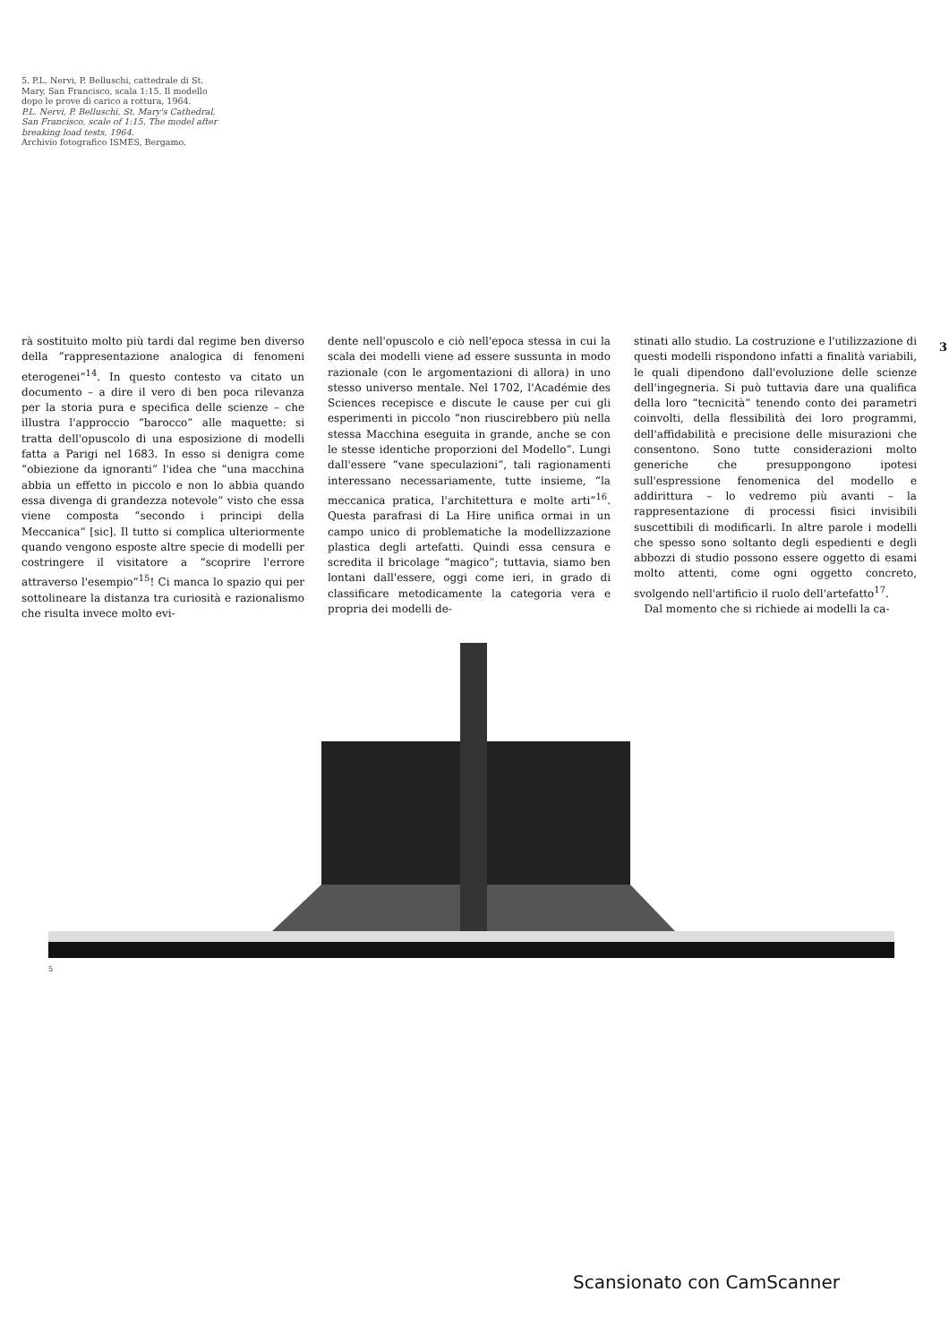5. P.L. Nervi, P. Belluschi, cattedrale di St. Mary, San Francisco, scala 1:15. Il modello dopo le prove di carico a rottura, 1964.
P.L. Nervi, P. Belluschi, St. Mary's Cathedral, San Francisco, scale of 1:15. The model after breaking load tests, 1964.
Archivio fotografico ISMES, Bergamo.
3
rà sostituito molto più tardi dal regime ben diverso della “rappresentazione analogica di fenomeni eterogenei”<sup>14</sup>. In questo contesto va citato un documento – a dire il vero di ben poca rilevanza per la storia pura e specifica delle scienze – che illustra l'approccio “barocco” alle maquette: si tratta dell'opuscolo di una esposizione di modelli fatta a Parigi nel 1683. In esso si denigra come “obiezione da ignoranti” l'idea che “una macchina abbia un effetto in piccolo e non lo abbia quando essa divenga di grandezza notevole” visto che essa viene composta “secondo i principi della Meccanica” [sic]. Il tutto si complica ulteriormente quando vengono esposte altre specie di modelli per costringere il visitatore a “scoprire l'errore attraverso l'esempio”<sup>15</sup>! Ci manca lo spazio qui per sottolineare la distanza tra curiosità e razionalismo che risulta invece molto evi-
dente nell'opuscolo e ciò nell'epoca stessa in cui la scala dei modelli viene ad essere sussunta in modo razionale (con le argomentazioni di allora) in uno stesso universo mentale. Nel 1702, l'Académie des Sciences recepisce e discute le cause per cui gli esperimenti in piccolo “non riuscirebbero più nella stessa Macchina eseguita in grande, anche se con le stesse identiche proporzioni del Modello”. Lungi dall'essere “vane speculazioni”, tali ragionamenti interessano necessariamente, tutte insieme, “la meccanica pratica, l'architettura e molte arti”<sup>16</sup>. Questa parafrasi di La Hire unifica ormai in un campo unico di problematiche la modellizzazione plastica degli artefatti. Quindi essa censura e scredita il bricolage “magico”; tuttavia, siamo ben lontani dall'essere, oggi come ieri, in grado di classificare metodicamente la categoria vera e propria dei modelli de-
stinati allo studio. La costruzione e l'utilizzazione di questi modelli rispondono infatti a finalità variabili, le quali dipendono dall'evoluzione delle scienze dell'ingegneria. Si può tuttavia dare una qualifica della loro “tecnicità” tenendo conto dei parametri coinvolti, della flessibilità dei loro programmi, dell'affidabilità e precisione delle misurazioni che consentono. Sono tutte considerazioni molto generiche che presuppongono ipotesi sull'espressione fenomenica del modello e addirittura – lo vedremo più avanti – la rappresentazione di processi fisici invisibili suscettibili di modificarli. In altre parole i modelli che spesso sono soltanto degli espedienti e degli abbozzi di studio possono essere oggetto di esami molto attenti, come ogni oggetto concreto, svolgendo nell'artificio il ruolo dell'artefatto<sup>17</sup>.
Dal momento che si richiede ai modelli la ca-
5
Scansionato con CamScanner